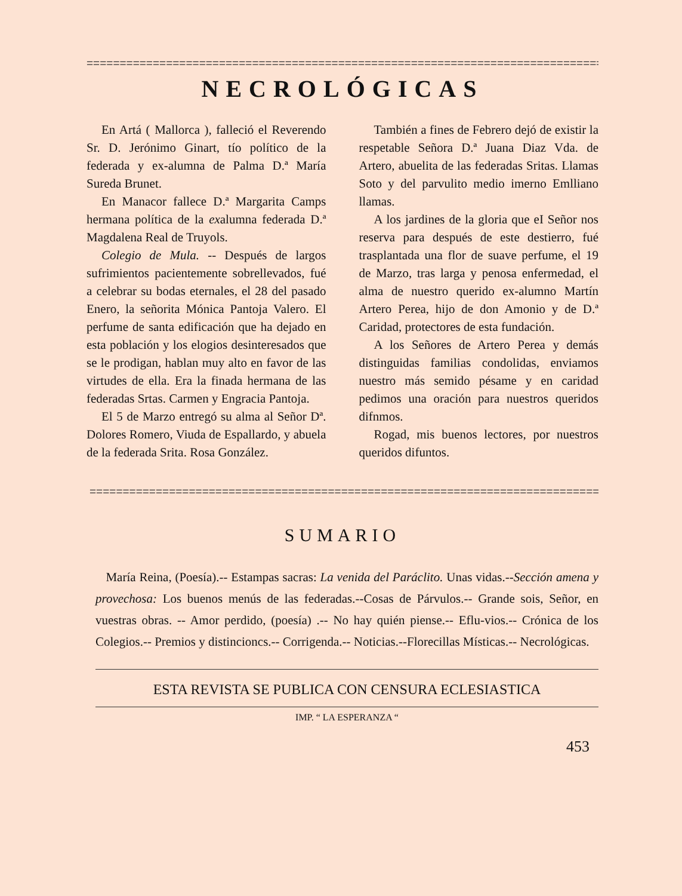====================================================================================
NECROLÓGICAS
En Artá ( Mallorca ), falleció el Reverendo Sr. D. Jerónimo Ginart, tío político de la federada y ex-alumna de Palma D.ª María Sureda Brunet.
En Manacor fallece D.ª Margarita Camps hermana política de la exalumna federada D.ª Magdalena Real de Truyols.
Colegio de Mula. -- Después de largos sufrimientos pacientemente sobrellevados, fué a celebrar su bodas eternales, el 28 del pasado Enero, la señorita Mónica Pantoja Valero. El perfume de santa edificación que ha dejado en esta población y los elogios desinteresados que se le prodigan, hablan muy alto en favor de las virtudes de ella. Era la finada hermana de las federadas Srtas. Carmen y Engracia Pantoja.
El 5 de Marzo entregó su alma al Señor Dª. Dolores Romero, Viuda de Espallardo, y abuela de la federada Srita. Rosa González.
También a fines de Febrero dejó de existir la respetable Señora D.ª Juana Diaz Vda. de Artero, abuelita de las federadas Sritas. Llamas Soto y del parvulito medio imerno Emlliano llamas.
A los jardines de la gloria que eI Señor nos reserva para después de este destierro, fué trasplantada una flor de suave perfume, el 19 de Marzo, tras larga y penosa enfermedad, el alma de nuestro querido ex-alumno Martín Artero Perea, hijo de don Amonio y de D.ª Caridad, protectores de esta fundación.
A los Señores de Artero Perea y demás distinguidas familias condolidas, enviamos nuestro más semido pésame y en caridad pedimos una oración para nuestros queridos difnmos.
Rogad, mis buenos lectores, por nuestros queridos difuntos.
==================================================================================
SUMARIO
María Reina, (Poesía).-- Estampas sacras: La venida del Paráclito. Unas vidas.--Sección amena y provechosa: Los buenos menús de las federadas.--Cosas de Párvulos.-- Grande sois, Señor, en vuestras obras. -- Amor perdido, (poesía) .-- No hay quién piense.-- Eflu-vios.-- Crónica de los Colegios.-- Premios y distincioncs.-- Corrigenda.-- Noticias.--Florecillas Místicas.-- Necrológicas.
ESTA REVISTA SE PUBLICA CON CENSURA ECLESIASTICA
IMP. “ LA ESPERANZA “
453